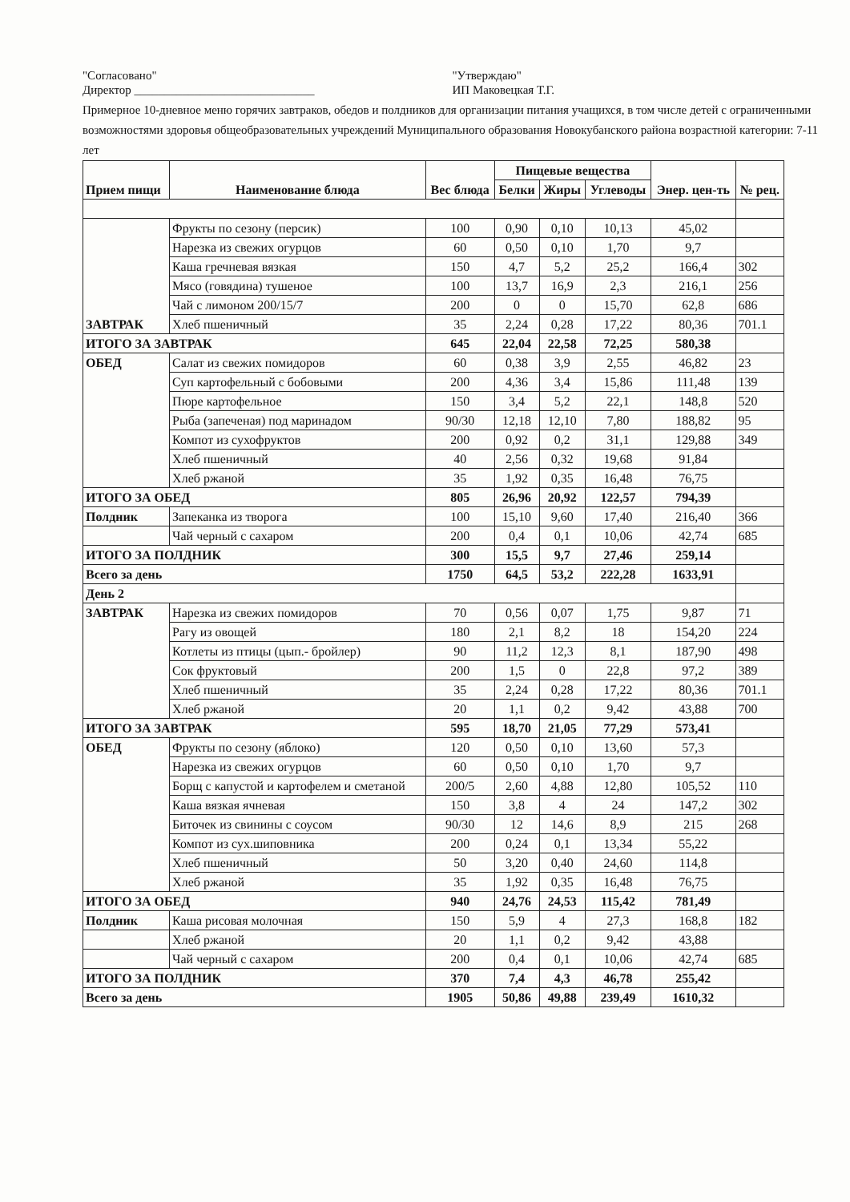"Согласовано"
Директор ______________________________
"Утверждаю"
ИП Маковецкая Т.Г.
Примерное 10-дневное меню горячих завтраков, обедов и полдников для организации питания учащихся, в том числе детей с ограниченными возможностями здоровья общеобразовательных учреждений Муниципального образования Новокубанского района возрастной категории: 7-11 лет
| Прием пищи | Наименование блюда | Вес блюда | Пищевые вещества | | | Энер. цен-ть | № рец. |
| --- | --- | --- | --- | --- | --- | --- | --- |
| | | | Белки | Жиры | Углеводы | | |
| ЗАВТРАК | Фрукты по сезону (персик) | 100 | 0,90 | 0,10 | 10,13 | 45,02 | |
| | Нарезка из свежих огурцов | 60 | 0,50 | 0,10 | 1,70 | 9,7 | |
| | Каша гречневая вязкая | 150 | 4,7 | 5,2 | 25,2 | 166,4 | 302 |
| | Мясо (говядина) тушеное | 100 | 13,7 | 16,9 | 2,3 | 216,1 | 256 |
| | Чай с лимоном 200/15/7 | 200 | 0 | 0 | 15,70 | 62,8 | 686 |
| | Хлеб пшеничный | 35 | 2,24 | 0,28 | 17,22 | 80,36 | 701.1 |
| ИТОГО ЗА ЗАВТРАК | | 645 | 22,04 | 22,58 | 72,25 | 580,38 | |
| ОБЕД | Салат из свежих помидоров | 60 | 0,38 | 3,9 | 2,55 | 46,82 | 23 |
| | Суп картофельный с бобовыми | 200 | 4,36 | 3,4 | 15,86 | 111,48 | 139 |
| | Пюре картофельное | 150 | 3,4 | 5,2 | 22,1 | 148,8 | 520 |
| | Рыба (запеченая) под маринадом | 90/30 | 12,18 | 12,10 | 7,80 | 188,82 | 95 |
| | Компот из сухофруктов | 200 | 0,92 | 0,2 | 31,1 | 129,88 | 349 |
| | Хлеб пшеничный | 40 | 2,56 | 0,32 | 19,68 | 91,84 | |
| | Хлеб ржаной | 35 | 1,92 | 0,35 | 16,48 | 76,75 | |
| ИТОГО ЗА ОБЕД | | 805 | 26,96 | 20,92 | 122,57 | 794,39 | |
| Полдник | Запеканка из творога | 100 | 15,10 | 9,60 | 17,40 | 216,40 | 366 |
| | Чай черный с сахаром | 200 | 0,4 | 0,1 | 10,06 | 42,74 | 685 |
| ИТОГО ЗА ПОЛДНИК | | 300 | 15,5 | 9,7 | 27,46 | 259,14 | |
| Всего за день | | 1750 | 64,5 | 53,2 | 222,28 | 1633,91 | |
| День 2 | | | | | | | |
| ЗАВТРАК | Нарезка из свежих помидоров | 70 | 0,56 | 0,07 | 1,75 | 9,87 | 71 |
| | Рагу из овощей | 180 | 2,1 | 8,2 | 18 | 154,20 | 224 |
| | Котлеты из птицы (цып.- бройлер) | 90 | 11,2 | 12,3 | 8,1 | 187,90 | 498 |
| | Сок фруктовый | 200 | 1,5 | 0 | 22,8 | 97,2 | 389 |
| | Хлеб пшеничный | 35 | 2,24 | 0,28 | 17,22 | 80,36 | 701.1 |
| | Хлеб ржаной | 20 | 1,1 | 0,2 | 9,42 | 43,88 | 700 |
| ИТОГО ЗА ЗАВТРАК | | 595 | 18,70 | 21,05 | 77,29 | 573,41 | |
| ОБЕД | Фрукты по сезону (яблоко) | 120 | 0,50 | 0,10 | 13,60 | 57,3 | |
| | Нарезка из свежих огурцов | 60 | 0,50 | 0,10 | 1,70 | 9,7 | |
| | Борщ с капустой и картофелем и сметаной | 200/5 | 2,60 | 4,88 | 12,80 | 105,52 | 110 |
| | Каша вязкая ячневая | 150 | 3,8 | 4 | 24 | 147,2 | 302 |
| | Биточек из свинины с соусом | 90/30 | 12 | 14,6 | 8,9 | 215 | 268 |
| | Компот из сух.шиповника | 200 | 0,24 | 0,1 | 13,34 | 55,22 | |
| | Хлеб пшеничный | 50 | 3,20 | 0,40 | 24,60 | 114,8 | |
| | Хлеб ржаной | 35 | 1,92 | 0,35 | 16,48 | 76,75 | |
| ИТОГО ЗА ОБЕД | | 940 | 24,76 | 24,53 | 115,42 | 781,49 | |
| Полдник | Каша рисовая молочная | 150 | 5,9 | 4 | 27,3 | 168,8 | 182 |
| | Хлеб ржаной | 20 | 1,1 | 0,2 | 9,42 | 43,88 | |
| | Чай черный с сахаром | 200 | 0,4 | 0,1 | 10,06 | 42,74 | 685 |
| ИТОГО ЗА ПОЛДНИК | | 370 | 7,4 | 4,3 | 46,78 | 255,42 | |
| Всего за день | | 1905 | 50,86 | 49,88 | 239,49 | 1610,32 | |